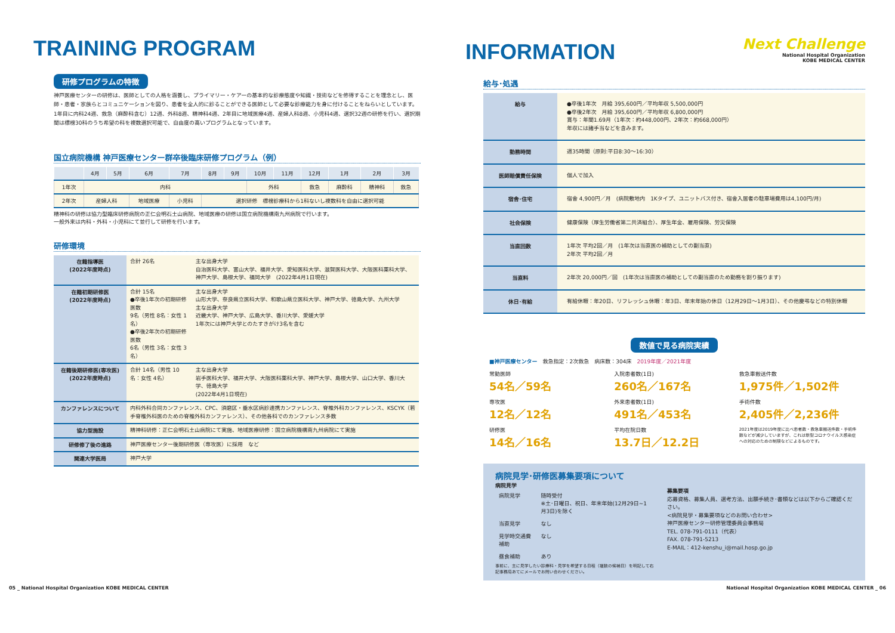TRAINING PROGRAM
研修プログラムの特徴
神戸医療センターの研修は、医師としての人格を涵養し、プライマリー・ケアーの基本的な診療態度や知識・技術などを修得することを理念とし、医師・患者・家族らとコミュニケーションを図り、患者を全人的に診ることができる医師として必要な診療能力を身に付けることをねらいとしています。
1年目に内科24週、救急（麻酔科含む）12週、外科8週、精神科4週、2年目に地域医療4週、産婦人科8週、小児科4週、選択32週の研修を行い、選択期間は標榜30科のうち希望の科を複数選択可能で、自由度の高いプログラムとなっています。
国立病院機構 神戸医療センター群卒後臨床研修プログラム（例）
| | 4月 | 5月 | 6月 | 7月 | 8月 | 9月 | 10月 | 11月 | 12月 | 1月 | 2月 | 3月 |
| --- | --- | --- | --- | --- | --- | --- | --- | --- | --- | --- | --- | --- |
| 1年次 | 内科 | | | | | | 外科 | | 救急 | 麻酔科 | 精神科 | 救急 |
| 2年次 | 産婦人科 | | 地域医療 | 小児科 | 選択研修 標榜診療科から1科ないし複数科を自由に選択可能 | | | | | | | |
精神科の研修は協力型臨床研修病院の正仁会明石土山病院、地域医療の研修は国立病院機構南九州病院で行います。
一般外来は内科・外科・小児科にて並行して研修を行います。
研修環境
| 在籍指導医 (2022年度時点) | 合計 26名 | 主な出身大学 自治医科大学、富山大学、福井大学、愛知医科大学、滋賀医科大学、大阪医科薬科大学、神戸大学、島根大学、福岡大学 (2022年4月1日現在) |
| 在籍初期研修医 (2022年度時点) | 合計 15名 ●卒後1年次の初期研修医数 9名（男性 8名：女性 1名） ●卒後2年次の初期研修医数 6名（男性 3名：女性 3名） | 主な出身大学 山形大学、奈良県立医科大学、和歌山県立医科大学、神戸大学、徳島大学、九州大学 主な出身大学 近畿大学、神戸大学、広島大学、香川大学、愛媛大学 1年次には神戸大学とのたすきがけ3名を含む |
| 在籍後期研修医(専攻医) (2022年度時点) | 合計 14名（男性 10名：女性 4名） | 主な出身大学 岩手医科大学、福井大学、大阪医科薬科大学、神戸大学、島根大学、山口大学、香川大学、徳島大学 (2022年4月1日現在) |
| カンファレンスについて | 内科外科合同カンファレンス、CPC、須磨区・垂水区病診連携カンファレンス、脊椎外科カンファレンス、KSCYK（若手脊椎外科医のための脊椎外科カンファレンス）、その他各科でのカンファレンス多数 | |
| 協力型施設 | 精神科研修：正仁会明石土山病院にて実施、地域医療研修：国立病院機構南九州病院にて実施 | |
| 研修修了後の進路 | 神戸医療センター後期研修医（専攻医）に採用 など | |
| 関連大学医局 | 神戸大学 | |
Next Challenge
National Hospital Organization
KOBE MEDICAL CENTER
INFORMATION
給与･処遇
| 給与 | ●卒後1年次 月給 395,600円／平均年収 5,500,000円 ●卒後2年次 月給 395,600円／平均年収 6,800,000円 賞与：年間1.69月（1年次：約448,000円、2年次：約668,000円） 年収には諸手当などを含みます。 |
| 勤務時間 | 週35時間（原則:平日8:30～16:30） |
| 医師賠償責任保険 | 個人で加入 |
| 宿舎･住宅 | 宿舎 4,900円／月 (病院敷地内 1Kタイプ、ユニットバス付き、宿舎入居者の駐車場費用は4,100円/月) |
| 社会保険 | 健康保険（厚生労働省第二共済組合）、厚生年金、雇用保険、労災保険 |
| 当直回数 | 1年次 平均2回／月 (1年次は当直医の補助としての副当直) 2年次 平均2回／月 |
| 当直料 | 2年次 20,000円／回 (1年次は当直医の補助としての副当直のため勤務を割り振ります) |
| 休日･有給 | 有給休暇：年20日、リフレッシュ休暇：年3日、年末年始の休日（12月29日～1月3日）、その他慶弔などの特別休暇 |
数値で見る病院実績
■神戸医療センター　救急指定：2次救急　病床数：304床　2019年度／2021年度
常勤医師
54名／59名
入院患者数(1日)
260名／167名
救急車搬送件数
1,975件／1,502件
専攻医
12名／12名
外来患者数(1日)
491名／453名
手術件数
2,405件／2,236件
研修医
14名／16名
平均在院日数
13.7日／12.2日
2021年度は2019年度に比べ患者数・救急車搬送件数・手術件数などが減少していますが、これは新型コロナウイルス感染症への対応のための制限などによるものです。
病院見学･研修医募集要項について
病院見学
| 病院見学 | 随時受付 ※土･日曜日、祝日、年末年始(12月29日~1月3日)を除く |
| 当直見学 | なし |
| 見学時交通費補助 | なし |
| 昼食補助 | あり |
事前に、主に見学したい診療科・見学を希望する日程（複数の候補日）を明記して右記事務局あてにメールでお問い合わせください。
募集要項
応募資格、募集人員、選考方法、出願手続き･書類などは以下からご確認ください。
<病院見学・募集要項などのお問い合わせ>
神戸医療センター研修管理委員会事務局
TEL. 078-791-0111（代表）
FAX. 078-791-5213
E-MAIL：412-kenshu_i@mail.hosp.go.jp
05 _ National Hospital Organization KOBE MEDICAL CENTER National Hospital Organization KOBE MEDICAL CENTER _ 06